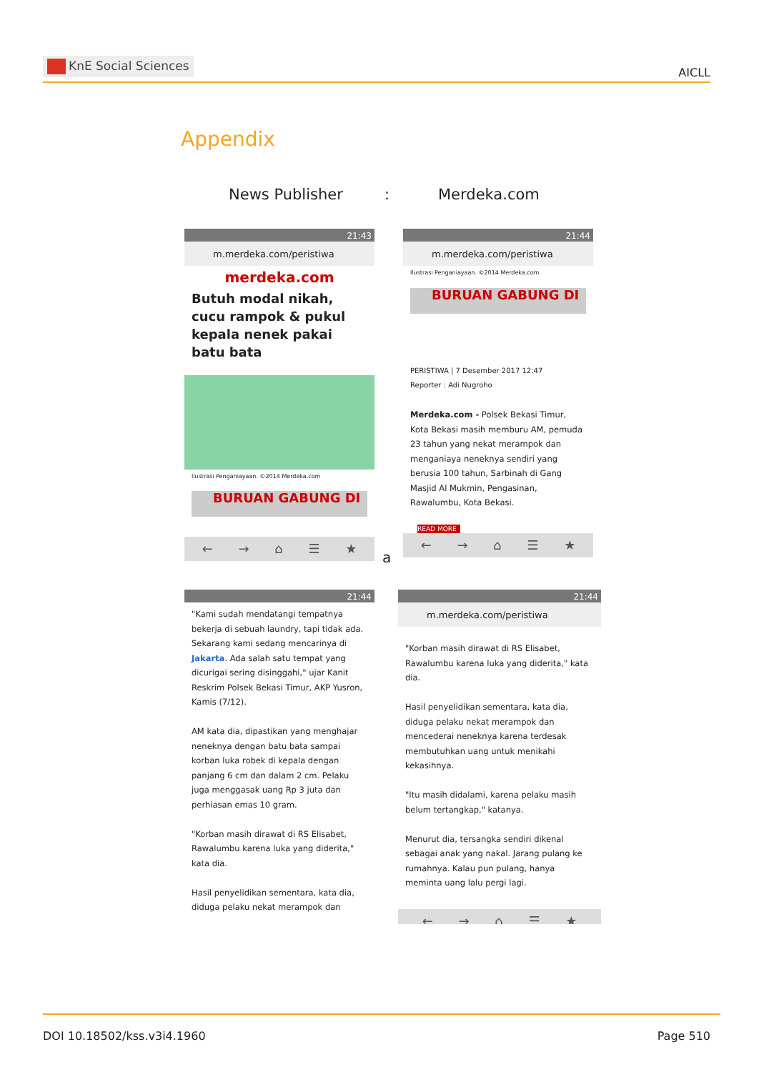KnE Social Sciences AICLL
Appendix
News Publisher : Merdeka.com
21:43
m.merdeka.com/peristiwa
merdeka.com
Butuh modal nikah, cucu rampok & pukul kepala nenek pakai batu bata
Ilustrasi Penganiayaan. ©2014 Merdeka.com
BURUAN GABUNG DI
← → ⌂ ☰ ★
21:44
m.merdeka.com/peristiwa
Ilustrasi Penganiayaan. ©2014 Merdeka.com
BURUAN GABUNG DI
PERISTIWA | 7 Desember 2017 12:47
Reporter : Adi Nugroho
Merdeka.com - Polsek Bekasi Timur, Kota Bekasi masih memburu AM, pemuda 23 tahun yang nekat merampok dan menganiaya neneknya sendiri yang berusia 100 tahun, Sarbinah di Gang Masjid Al Mukmin, Pengasinan, Rawalumbu, Kota Bekasi.
READ MORE
← → ⌂ ☰ ★
a
21:44
"Kami sudah mendatangi tempatnya bekerja di sebuah laundry, tapi tidak ada. Sekarang kami sedang mencarinya di Jakarta. Ada salah satu tempat yang dicurigai sering disinggahi," ujar Kanit Reskrim Polsek Bekasi Timur, AKP Yusron, Kamis (7/12).
AM kata dia, dipastikan yang menghajar neneknya dengan batu bata sampai korban luka robek di kepala dengan panjang 6 cm dan dalam 2 cm. Pelaku juga menggasak uang Rp 3 juta dan perhiasan emas 10 gram.
"Korban masih dirawat di RS Elisabet, Rawalumbu karena luka yang diderita," kata dia.
Hasil penyelidikan sementara, kata dia, diduga pelaku nekat merampok dan
21:44
m.merdeka.com/peristiwa
"Korban masih dirawat di RS Elisabet, Rawalumbu karena luka yang diderita," kata dia.
Hasil penyelidikan sementara, kata dia, diduga pelaku nekat merampok dan mencederai neneknya karena terdesak membutuhkan uang untuk menikahi kekasihnya.
"Itu masih didalami, karena pelaku masih belum tertangkap," katanya.
Menurut dia, tersangka sendiri dikenal sebagai anak yang nakal. Jarang pulang ke rumahnya. Kalau pun pulang, hanya meminta uang lalu pergi lagi.
← → ⌂ ☰ ★
DOI 10.18502/kss.v3i4.1960 Page 510